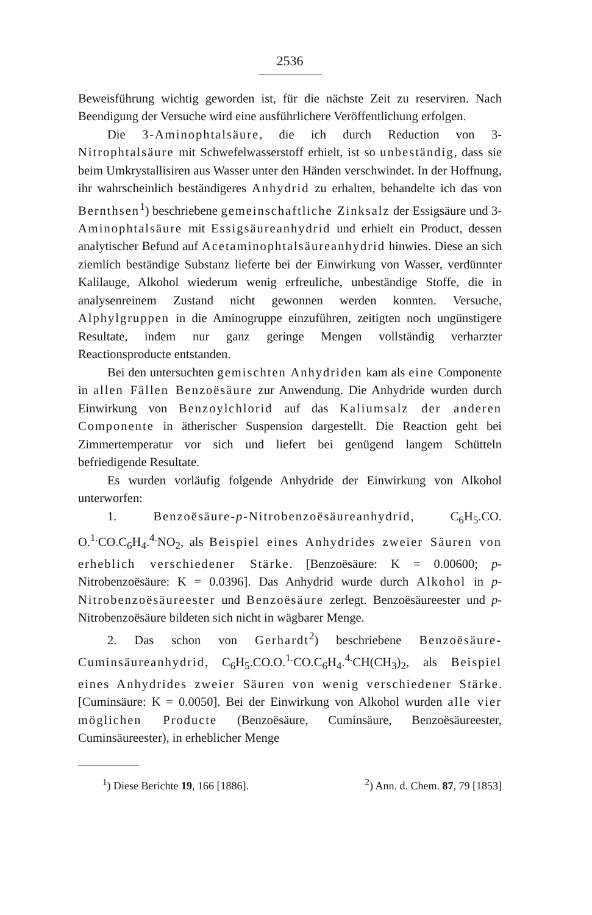2536
Beweisführung wichtig geworden ist, für die nächste Zeit zu reserviren. Nach Beendigung der Versuche wird eine ausführlichere Veröffentlichung erfolgen.
Die 3-Aminophtalsäure, die ich durch Reduction von 3-Nitrophtalsäure mit Schwefelwasserstoff erhielt, ist so unbeständig, dass sie beim Umkrystallisiren aus Wasser unter den Händen verschwindet. In der Hoffnung, ihr wahrscheinlich beständigeres Anhydrid zu erhalten, behandelte ich das von Bernthsen<sup>1</sup>) beschriebene gemeinschaftliche Zinksalz der Essigsäure und 3-Aminophtalsäure mit Essigsäureanhydrid und erhielt ein Product, dessen analytischer Befund auf Acetaminophtalsäureanhydrid hinwies. Diese an sich ziemlich beständige Substanz lieferte bei der Einwirkung von Wasser, verdünnter Kalilauge, Alkohol wiederum wenig erfreuliche, unbeständige Stoffe, die in analysenreinem Zustand nicht gewonnen werden konnten. Versuche, Alphylgruppen in die Aminogruppe einzuführen, zeitigten noch ungünstigere Resultate, indem nur ganz geringe Mengen vollständig verharzter Reactionsproducte entstanden.
Bei den untersuchten gemischten Anhydriden kam als eine Componente in allen Fällen Benzoësäure zur Anwendung. Die Anhydride wurden durch Einwirkung von Benzoylchlorid auf das Kaliumsalz der anderen Componente in ätherischer Suspension dargestellt. Die Reaction geht bei Zimmertemperatur vor sich und liefert bei genügend langem Schütteln befriedigende Resultate.
Es wurden vorläufig folgende Anhydride der Einwirkung von Alkohol unterworfen:
1. Benzoësäure-p-Nitrobenzoësäureanhydrid, C<sub>6</sub>H<sub>5</sub>.CO. O.<sup>1.</sup>CO.C<sub>6</sub>H<sub>4</sub>.<sup>4.</sup>NO<sub>2</sub>, als Beispiel eines Anhydrides zweier Säuren von erheblich verschiedener Stärke. [Benzoësäure: K = 0.00600; p-Nitrobenzoësäure: K = 0.0396]. Das Anhydrid wurde durch Alkohol in p-Nitrobenzoësäureester und Benzoësäure zerlegt. Benzoësäureester und p-Nitrobenzoësäure bildeten sich nicht in wägbarer Menge.
2. Das schon von Gerhardt<sup>2</sup>) beschriebene Benzoësäure-Cuminsäureanhydrid, C<sub>6</sub>H<sub>5</sub>.CO.O.<sup>1.</sup>CO.C<sub>6</sub>H<sub>4</sub>.<sup>4.</sup>CH(CH<sub>3</sub>)<sub>2</sub>, als Beispiel eines Anhydrides zweier Säuren von wenig verschiedener Stärke. [Cuminsäure: K = 0.0050]. Bei der Einwirkung von Alkohol wurden alle vier möglichen Producte (Benzoësäure, Cuminsäure, Benzoësäureester, Cuminsäureester), in erheblicher Menge
<sup>1</sup>) Diese Berichte 19, 166 [1886]. <sup>2</sup>) Ann. d. Chem. 87, 79 [1853]